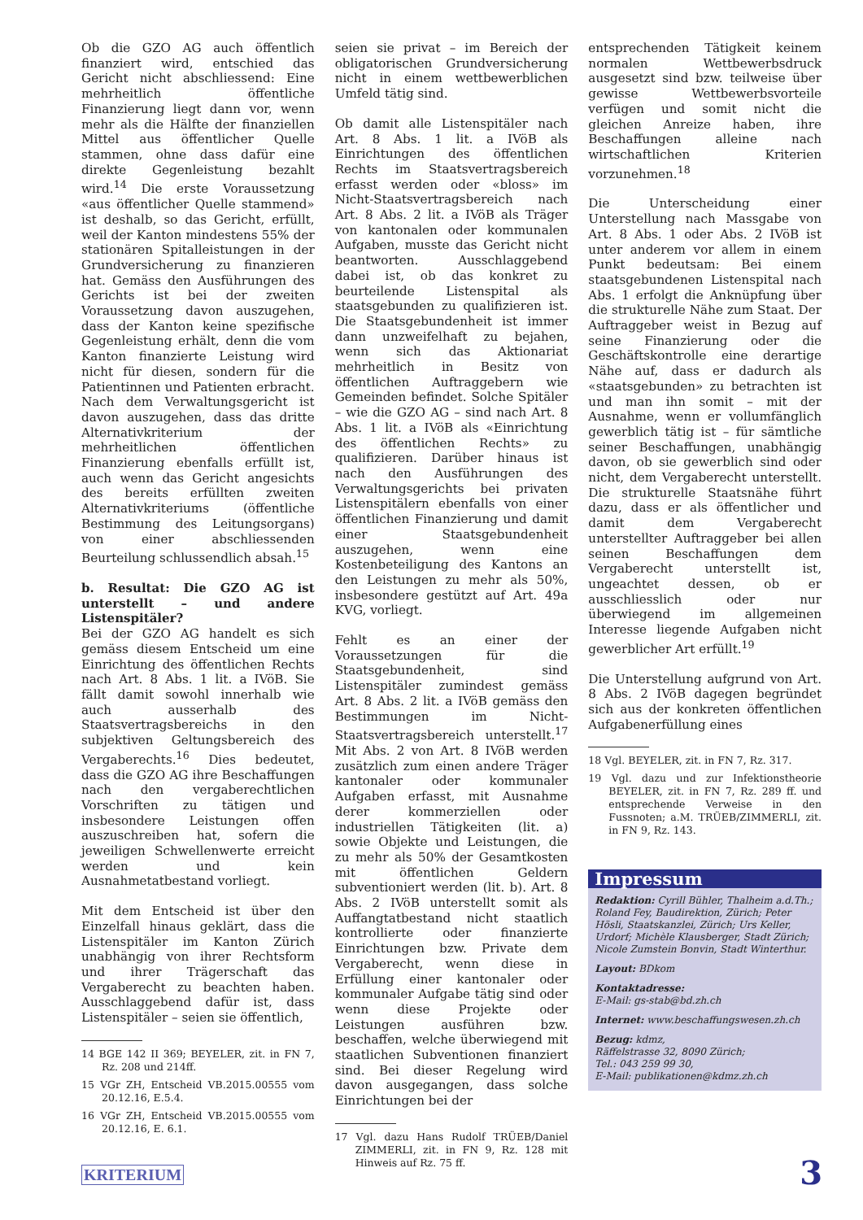Ob die GZO AG auch öffentlich finanziert wird, entschied das Gericht nicht abschliessend: Eine mehrheitlich öffentliche Finanzierung liegt dann vor, wenn mehr als die Hälfte der finanziellen Mittel aus öffentlicher Quelle stammen, ohne dass dafür eine direkte Gegenleistung bezahlt wird.<sup>14</sup> Die erste Voraussetzung «aus öffentlicher Quelle stammend» ist deshalb, so das Gericht, erfüllt, weil der Kanton mindestens 55% der stationären Spitalleistungen in der Grundversicherung zu finanzieren hat. Gemäss den Ausführungen des Gerichts ist bei der zweiten Voraussetzung davon auszugehen, dass der Kanton keine spezifische Gegenleistung erhält, denn die vom Kanton finanzierte Leistung wird nicht für diesen, sondern für die Patientinnen und Patienten erbracht. Nach dem Verwaltungsgericht ist davon auszugehen, dass das dritte Alternativkriterium der mehrheitlichen öffentlichen Finanzierung ebenfalls erfüllt ist, auch wenn das Gericht angesichts des bereits erfüllten zweiten Alternativkriteriums (öffentliche Bestimmung des Leitungsorgans) von einer abschliessenden Beurteilung schlussendlich absah.<sup>15</sup>
b. Resultat: Die GZO AG ist unterstellt – und andere Listenspitäler?
Bei der GZO AG handelt es sich gemäss diesem Entscheid um eine Einrichtung des öffentlichen Rechts nach Art. 8 Abs. 1 lit. a IVöB. Sie fällt damit sowohl innerhalb wie auch ausserhalb des Staatsvertragsbereichs in den subjektiven Geltungsbereich des Vergaberechts.<sup>16</sup> Dies bedeutet, dass die GZO AG ihre Beschaffungen nach den vergaberechtlichen Vorschriften zu tätigen und insbesondere Leistungen offen auszuschreiben hat, sofern die jeweiligen Schwellenwerte erreicht werden und kein Ausnahmetatbestand vorliegt.
Mit dem Entscheid ist über den Einzelfall hinaus geklärt, dass die Listenspitäler im Kanton Zürich unabhängig von ihrer Rechtsform und ihrer Trägerschaft das Vergaberecht zu beachten haben. Ausschlaggebend dafür ist, dass Listenspitäler – seien sie öffentlich,
14 BGE 142 II 369; BEYELER, zit. in FN 7, Rz. 208 und 214ff.
15 VGr ZH, Entscheid VB.2015.00555 vom 20.12.16, E.5.4.
16 VGr ZH, Entscheid VB.2015.00555 vom 20.12.16, E. 6.1.
seien sie privat – im Bereich der obligatorischen Grundversicherung nicht in einem wettbewerblichen Umfeld tätig sind.
Ob damit alle Listenspitäler nach Art. 8 Abs. 1 lit. a IVöB als Einrichtungen des öffentlichen Rechts im Staatsvertragsbereich erfasst werden oder «bloss» im Nicht-Staatsvertragsbereich nach Art. 8 Abs. 2 lit. a IVöB als Träger von kantonalen oder kommunalen Aufgaben, musste das Gericht nicht beantworten. Ausschlaggebend dabei ist, ob das konkret zu beurteilende Listenspital als staatsgebunden zu qualifizieren ist. Die Staatsgebundenheit ist immer dann unzweifelhaft zu bejahen, wenn sich das Aktionariat mehrheitlich in Besitz von öffentlichen Auftraggebern wie Gemeinden befindet. Solche Spitäler – wie die GZO AG – sind nach Art. 8 Abs. 1 lit. a IVöB als «Einrichtung des öffentlichen Rechts» zu qualifizieren. Darüber hinaus ist nach den Ausführungen des Verwaltungsgerichts bei privaten Listenspitälern ebenfalls von einer öffentlichen Finanzierung und damit einer Staatsgebundenheit auszugehen, wenn eine Kostenbeteiligung des Kantons an den Leistungen zu mehr als 50%, insbesondere gestützt auf Art. 49a KVG, vorliegt.
Fehlt es an einer der Voraussetzungen für die Staatsgebundenheit, sind Listenspitäler zumindest gemäss Art. 8 Abs. 2 lit. a IVöB gemäss den Bestimmungen im Nicht-Staatsvertragsbereich unterstellt.<sup>17</sup> Mit Abs. 2 von Art. 8 IVöB werden zusätzlich zum einen andere Träger kantonaler oder kommunaler Aufgaben erfasst, mit Ausnahme derer kommerziellen oder industriellen Tätigkeiten (lit. a) sowie Objekte und Leistungen, die zu mehr als 50% der Gesamtkosten mit öffentlichen Geldern subventioniert werden (lit. b). Art. 8 Abs. 2 IVöB unterstellt somit als Auffangtatbestand nicht staatlich kontrollierte oder finanzierte Einrichtungen bzw. Private dem Vergaberecht, wenn diese in Erfüllung einer kantonaler oder kommunaler Aufgabe tätig sind oder wenn diese Projekte oder Leistungen ausführen bzw. beschaffen, welche überwiegend mit staatlichen Subventionen finanziert sind. Bei dieser Regelung wird davon ausgegangen, dass solche Einrichtungen bei der
17 Vgl. dazu Hans Rudolf TRÜEB/Daniel ZIMMERLI, zit. in FN 9, Rz. 128 mit Hinweis auf Rz. 75 ff.
entsprechenden Tätigkeit keinem normalen Wettbewerbsdruck ausgesetzt sind bzw. teilweise über gewisse Wettbewerbsvorteile verfügen und somit nicht die gleichen Anreize haben, ihre Beschaffungen alleine nach wirtschaftlichen Kriterien vorzunehmen.<sup>18</sup>
Die Unterscheidung einer Unterstellung nach Massgabe von Art. 8 Abs. 1 oder Abs. 2 IVöB ist unter anderem vor allem in einem Punkt bedeutsam: Bei einem staatsgebundenen Listenspital nach Abs. 1 erfolgt die Anknüpfung über die strukturelle Nähe zum Staat. Der Auftraggeber weist in Bezug auf seine Finanzierung oder die Geschäftskontrolle eine derartige Nähe auf, dass er dadurch als «staatsgebunden» zu betrachten ist und man ihn somit – mit der Ausnahme, wenn er vollumfänglich gewerblich tätig ist – für sämtliche seiner Beschaffungen, unabhängig davon, ob sie gewerblich sind oder nicht, dem Vergaberecht unterstellt. Die strukturelle Staatsnähe führt dazu, dass er als öffentlicher und damit dem Vergaberecht unterstellter Auftraggeber bei allen seinen Beschaffungen dem Vergaberecht unterstellt ist, ungeachtet dessen, ob er ausschliesslich oder nur überwiegend im allgemeinen Interesse liegende Aufgaben nicht gewerblicher Art erfüllt.<sup>19</sup>
Die Unterstellung aufgrund von Art. 8 Abs. 2 IVöB dagegen begründet sich aus der konkreten öffentlichen Aufgabenerfüllung eines
18 Vgl. BEYELER, zit. in FN 7, Rz. 317.
19 Vgl. dazu und zur Infektionstheorie BEYELER, zit. in FN 7, Rz. 289 ff. und entsprechende Verweise in den Fussnoten; a.M. TRÜEB/ZIMMERLI, zit. in FN 9, Rz. 143.
Impressum
Redaktion: Cyrill Bühler, Thalheim a.d.Th.; Roland Fey, Baudirektion, Zürich; Peter Hösli, Staatskanzlei, Zürich; Urs Keller, Urdorf; Michèle Klausberger, Stadt Zürich; Nicole Zumstein Bonvin, Stadt Winterthur.
Layout: BDkom
Kontaktadresse:
E-Mail: gs-stab@bd.zh.ch
Internet: www.beschaffungswesen.zh.ch
Bezug: kdmz,
Räffelstrasse 32, 8090 Zürich;
Tel.: 043 259 99 30,
E-Mail: publikationen@kdmz.zh.ch
KRITERIUM 3